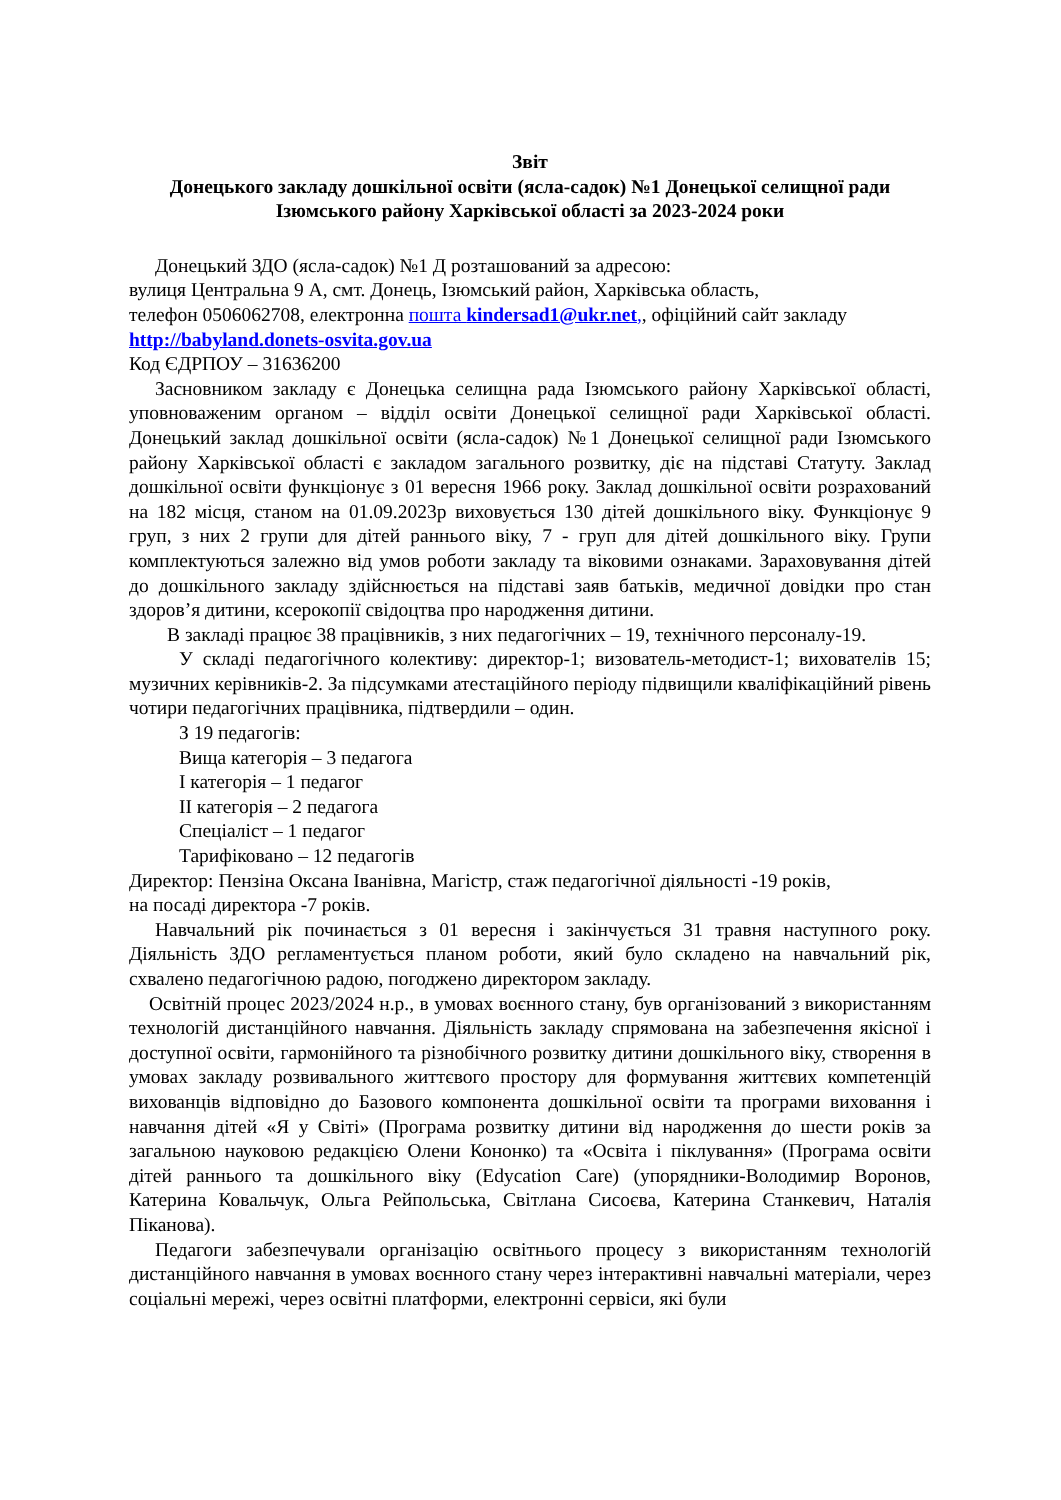Звіт
Донецького закладу дошкільної освіти (ясла-садок) №1 Донецької селищної ради Ізюмського району Харківської області за 2023-2024 роки
Донецький ЗДО (ясла-садок) №1 Д розташований за адресою:
вулиця Центральна 9 А, смт. Донець, Ізюмський район, Харківська область,
телефон 0506062708, електронна пошта kindersad1@ukr.net,, офіційний сайт закладу
http://babyland.donets-osvita.gov.ua
Код ЄДРПОУ – 31636200
Засновником закладу є Донецька селищна рада Ізюмського району Харківської області, уповноваженим органом – відділ освіти Донецької селищної ради Харківської області. Донецький заклад дошкільної освіти (ясла-садок) №1 Донецької селищної ради Ізюмського району Харківської області є закладом загального розвитку, діє на підставі Статуту. Заклад дошкільної освіти функціонує з 01 вересня 1966 року. Заклад дошкільної освіти розрахований на 182 місця, станом на 01.09.2023р виховується 130 дітей дошкільного віку. Функціонує 9 груп, з них 2 групи для дітей раннього віку, 7 - груп для дітей дошкільного віку. Групи комплектуються залежно від умов роботи закладу та віковими ознаками. Зараховування дітей до дошкільного закладу здійснюється на підставі заяв батьків, медичної довідки про стан здоров’я дитини, ксерокопії свідоцтва про народження дитини.
В закладі працює 38 працівників, з них педагогічних – 19, технічного персоналу-19.
У складі педагогічного колективу: директор-1; визователь-методист-1; вихователів 15; музичних керівників-2. За підсумками атестаційного періоду підвищили кваліфікаційний рівень чотири педагогічних працівника, підтвердили – один.
З 19 педагогів:
Вища категорія – 3 педагога
I категорія – 1 педагог
II категорія – 2 педагога
Спеціаліст – 1 педагог
Тарифіковано – 12 педагогів
Директор: Пензіна Оксана Іванівна, Магістр, стаж педагогічної діяльності -19 років,
на посаді директора -7 років.
Навчальний рік починається з 01 вересня і закінчується 31 травня наступного року. Діяльність ЗДО регламентується планом роботи, який було складено на навчальний рік, схвалено педагогічною радою, погоджено директором закладу.
Освітній процес 2023/2024 н.р., в умовах воєнного стану, був організований з використанням технологій дистанційного навчання. Діяльність закладу спрямована на забезпечення якісної і доступної освіти, гармонійного та різнобічного розвитку дитини дошкільного віку, створення в умовах закладу розвивального життєвого простору для формування життєвих компетенцій вихованців відповідно до Базового компонента дошкільної освіти та програми виховання і навчання дітей «Я у Світі» (Програма розвитку дитини від народження до шести років за загальною науковою редакцією Олени Кононко) та «Освіта і піклування» (Програма освіти дітей раннього та дошкільного віку (Edycation Care) (упорядники-Володимир Воронов, Катерина Ковальчук, Ольга Рейпольська, Світлана Сисоєва, Катерина Станкевич, Наталія Піканова).
Педагоги забезпечували організацію освітнього процесу з використанням технологій дистанційного навчання в умовах воєнного стану через інтерактивні навчальні матеріали, через соціальні мережі, через освітні платформи, електронні сервіси, які були